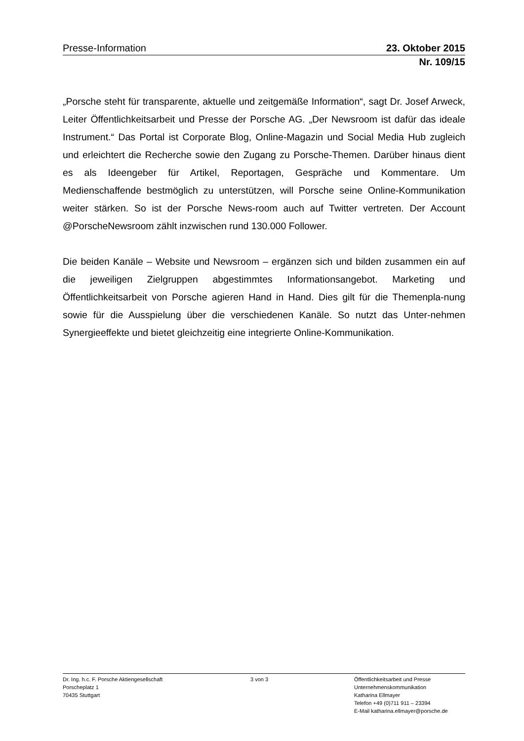Presse-Information 23. Oktober 2015
Nr. 109/15
„Porsche steht für transparente, aktuelle und zeitgemäße Information“, sagt Dr. Josef Arweck, Leiter Öffentlichkeitsarbeit und Presse der Porsche AG. „Der Newsroom ist dafür das ideale Instrument.“ Das Portal ist Corporate Blog, Online-Magazin und Social Media Hub zugleich und erleichtert die Recherche sowie den Zugang zu Porsche-Themen. Darüber hinaus dient es als Ideengeber für Artikel, Reportagen, Gespräche und Kommentare. Um Medienschaffende bestmöglich zu unterstützen, will Porsche seine Online-Kommunikation weiter stärken. So ist der Porsche News-room auch auf Twitter vertreten. Der Account @PorscheNewsroom zählt inzwischen rund 130.000 Follower.
Die beiden Kanäle – Website und Newsroom – ergänzen sich und bilden zusammen ein auf die jeweiligen Zielgruppen abgestimmtes Informationsangebot. Marketing und Öffentlichkeitsarbeit von Porsche agieren Hand in Hand. Dies gilt für die Themenpla-nung sowie für die Ausspielung über die verschiedenen Kanäle. So nutzt das Unter-nehmen Synergieeffekte und bietet gleichzeitig eine integrierte Online-Kommunikation.
Dr. Ing. h.c. F. Porsche Aktiengesellschaft
Porscheplatz 1
70435 Stuttgart
3 von 3 Öffentlichkeitsarbeit und Presse
Unternehmenskommunikation
Katharina Ellmayer
Telefon +49 (0)711 911 – 23394
E-Mail katharina.ellmayer@porsche.de